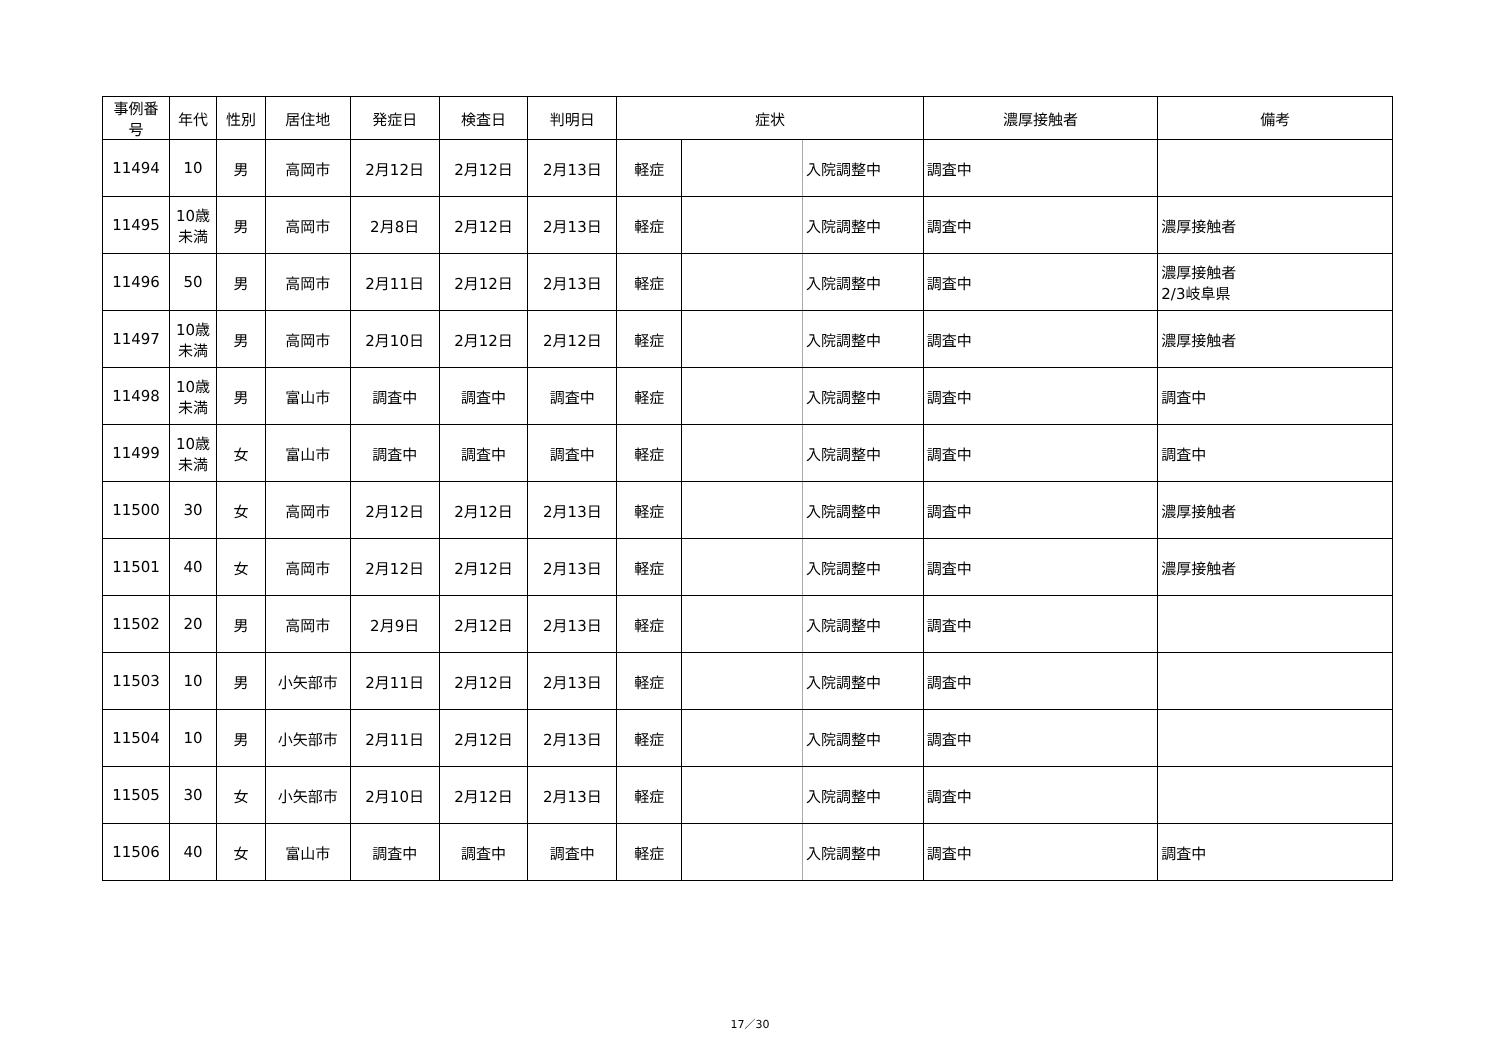| 事例番号 | 年代 | 性別 | 居住地 | 発症日 | 検査日 | 判明日 | 症状 | | | 濃厚接触者 | 備考 |
| --- | --- | --- | --- | --- | --- | --- | --- | --- | --- | --- | --- |
| 11494 | 10 | 男 | 高岡市 | 2月12日 | 2月12日 | 2月13日 | 軽症 | | 入院調整中 | 調査中 | |
| 11495 | 10歳 未満 | 男 | 高岡市 | 2月8日 | 2月12日 | 2月13日 | 軽症 | | 入院調整中 | 調査中 | 濃厚接触者 |
| 11496 | 50 | 男 | 高岡市 | 2月11日 | 2月12日 | 2月13日 | 軽症 | | 入院調整中 | 調査中 | 濃厚接触者 2/3岐阜県 |
| 11497 | 10歳 未満 | 男 | 高岡市 | 2月10日 | 2月12日 | 2月12日 | 軽症 | | 入院調整中 | 調査中 | 濃厚接触者 |
| 11498 | 10歳 未満 | 男 | 富山市 | 調査中 | 調査中 | 調査中 | 軽症 | | 入院調整中 | 調査中 | 調査中 |
| 11499 | 10歳 未満 | 女 | 富山市 | 調査中 | 調査中 | 調査中 | 軽症 | | 入院調整中 | 調査中 | 調査中 |
| 11500 | 30 | 女 | 高岡市 | 2月12日 | 2月12日 | 2月13日 | 軽症 | | 入院調整中 | 調査中 | 濃厚接触者 |
| 11501 | 40 | 女 | 高岡市 | 2月12日 | 2月12日 | 2月13日 | 軽症 | | 入院調整中 | 調査中 | 濃厚接触者 |
| 11502 | 20 | 男 | 高岡市 | 2月9日 | 2月12日 | 2月13日 | 軽症 | | 入院調整中 | 調査中 | |
| 11503 | 10 | 男 | 小矢部市 | 2月11日 | 2月12日 | 2月13日 | 軽症 | | 入院調整中 | 調査中 | |
| 11504 | 10 | 男 | 小矢部市 | 2月11日 | 2月12日 | 2月13日 | 軽症 | | 入院調整中 | 調査中 | |
| 11505 | 30 | 女 | 小矢部市 | 2月10日 | 2月12日 | 2月13日 | 軽症 | | 入院調整中 | 調査中 | |
| 11506 | 40 | 女 | 富山市 | 調査中 | 調査中 | 調査中 | 軽症 | | 入院調整中 | 調査中 | 調査中 |
17／30